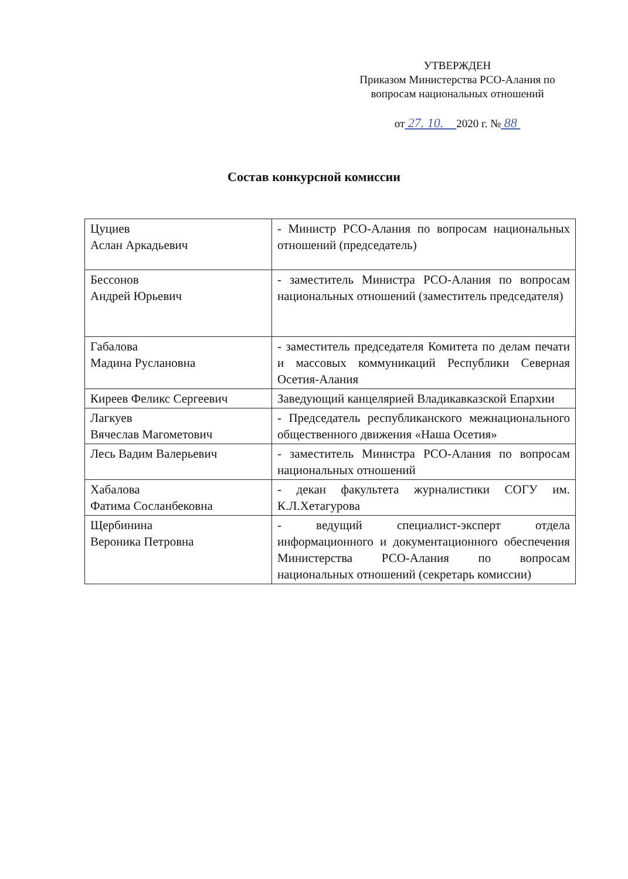УТВЕРЖДЕН
Приказом Министерства РСО-Алания по вопросам национальных отношений
от 27. 10. 2020 г. № 88
Состав конкурсной комиссии
| Цуциев Аслан Аркадьевич | - Министр РСО-Алания по вопросам национальных отношений (председатель) |
| Бессонов Андрей Юрьевич | - заместитель Министра РСО-Алания по вопросам национальных отношений (заместитель председателя) |
| Габалова Мадина Руслановна | - заместитель председателя Комитета по делам печати и массовых коммуникаций Республики Северная Осетия-Алания |
| Киреев Феликс Сергеевич | Заведующий канцелярией Владикавказской Епархии |
| Лагкуев Вячеслав Магометович | - Председатель республиканского межнационального общественного движения «Наша Осетия» |
| Лесь Вадим Валерьевич | - заместитель Министра РСО-Алания по вопросам национальных отношений |
| Хабалова Фатима Сосланбековна | - декан факультета журналистики СОГУ им. К.Л.Хетагурова |
| Щербинина Вероника Петровна | - ведущий специалист-эксперт отдела информационного и документационного обеспечения Министерства РСО-Алания по вопросам национальных отношений (секретарь комиссии) |